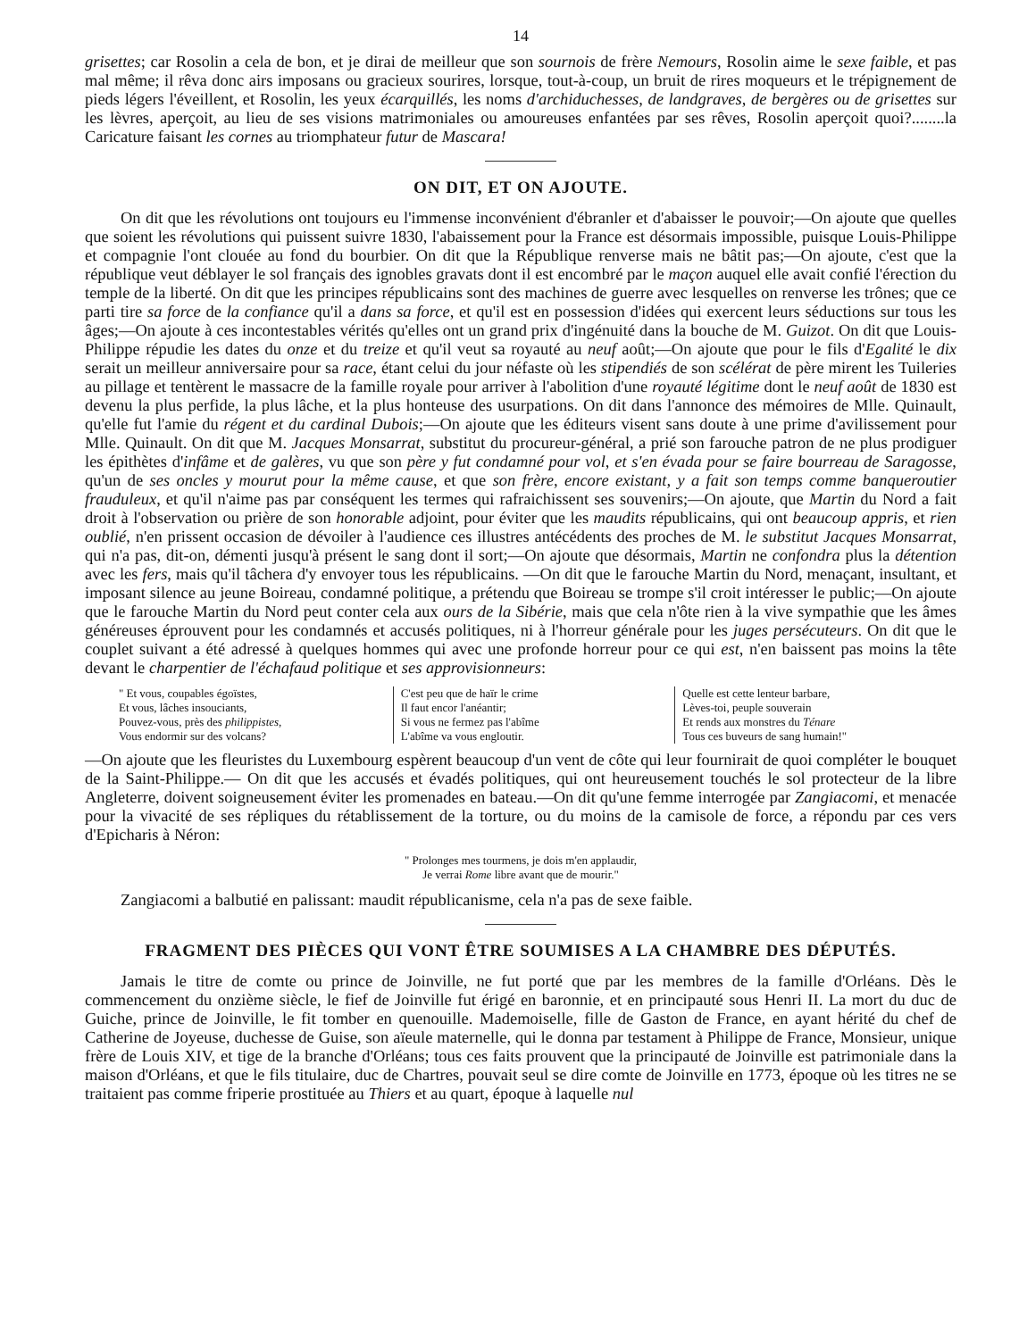14
grisettes; car Rosolin a cela de bon, et je dirai de meilleur que son sournois de frère Nemours, Rosolin aime le sexe faible, et pas mal même; il rêva donc airs imposans ou gracieux sourires, lorsque, tout-à-coup, un bruit de rires moqueurs et le trépignement de pieds légers l'éveillent, et Rosolin, les yeux écarquillés, les noms d'archiduchesses, de landgraves, de bergères ou de grisettes sur les lèvres, aperçoit, au lieu de ses visions matrimoniales ou amoureuses enfantées par ses rêves, Rosolin aperçoit quoi?........la Caricature faisant les cornes au triomphateur futur de Mascara!
ON DIT, ET ON AJOUTE.
On dit que les révolutions ont toujours eu l'immense inconvénient d'ébranler et d'abaisser le pouvoir;—On ajoute que quelles que soient les révolutions qui puissent suivre 1830, l'abaissement pour la France est désormais impossible, puisque Louis-Philippe et compagnie l'ont clouée au fond du bourbier. On dit que la République renverse mais ne bâtit pas;—On ajoute, c'est que la république veut déblayer le sol français des ignobles gravats dont il est encombré par le maçon auquel elle avait confié l'érection du temple de la liberté. On dit que les principes républicains sont des machines de guerre avec lesquelles on renverse les trônes; que ce parti tire sa force de la confiance qu'il a dans sa force, et qu'il est en possession d'idées qui exercent leurs séductions sur tous les âges;—On ajoute à ces incontestables vérités qu'elles ont un grand prix d'ingénuité dans la bouche de M. Guizot. On dit que Louis-Philippe répudie les dates du onze et du treize et qu'il veut sa royauté au neuf août;—On ajoute que pour le fils d'Egalité le dix serait un meilleur anniversaire pour sa race, étant celui du jour néfaste où les stipendiés de son scélérat de père mirent les Tuileries au pillage et tentèrent le massacre de la famille royale pour arriver à l'abolition d'une royauté légitime dont le neuf août de 1830 est devenu la plus perfide, la plus lâche, et la plus honteuse des usurpations. On dit dans l'annonce des mémoires de Mlle. Quinault, qu'elle fut l'amie du régent et du cardinal Dubois;—On ajoute que les éditeurs visent sans doute à une prime d'avilissement pour Mlle. Quinault. On dit que M. Jacques Monsarrat, substitut du procureur-général, a prié son farouche patron de ne plus prodiguer les épithètes d'infâme et de galères, vu que son père y fut condamné pour vol, et s'en évada pour se faire bourreau de Saragosse, qu'un de ses oncles y mourut pour la même cause, et que son frère, encore existant, y a fait son temps comme banqueroutier frauduleux, et qu'il n'aime pas par conséquent les termes qui rafraichissent ses souvenirs;—On ajoute, que Martin du Nord a fait droit à l'observation ou prière de son honorable adjoint, pour éviter que les maudits républicains, qui ont beaucoup appris, et rien oublié, n'en prissent occasion de dévoiler à l'audience ces illustres antécédents des proches de M. le substitut Jacques Monsarrat, qui n'a pas, dit-on, démenti jusqu'à présent le sang dont il sort;—On ajoute que désormais, Martin ne confondra plus la détention avec les fers, mais qu'il tâchera d'y envoyer tous les républicains. —On dit que le farouche Martin du Nord, menaçant, insultant, et imposant silence au jeune Boireau, condamné politique, a prétendu que Boireau se trompe s'il croit intéresser le public;—On ajoute que le farouche Martin du Nord peut conter cela aux ours de la Sibérie, mais que cela n'ôte rien à la vive sympathie que les âmes généreuses éprouvent pour les condamnés et accusés politiques, ni à l'horreur générale pour les juges persécuteurs. On dit que le couplet suivant a été adressé à quelques hommes qui avec une profonde horreur pour ce qui est, n'en baissent pas moins la tête devant le charpentier de l'échafaud politique et ses approvisionneurs:
" Et vous, coupables égoïstes,
Et vous, lâches insouciants,
Pouvez-vous, près des philippistes,
Vous endormir sur des volcans?
C'est peu que de haïr le crime
Il faut encor l'anéantir;
Si vous ne fermez pas l'abîme
L'abîme va vous engloutir.
Quelle est cette lenteur barbare,
Lèves-toi, peuple souverain
Et rends aux monstres du Ténare
Tous ces buveurs de sang humain!"
—On ajoute que les fleuristes du Luxembourg espèrent beaucoup d'un vent de côte qui leur fournirait de quoi compléter le bouquet de la Saint-Philippe.— On dit que les accusés et évadés politiques, qui ont heureusement touchés le sol protecteur de la libre Angleterre, doivent soigneusement éviter les promenades en bateau.—On dit qu'une femme interrogée par Zangiacomi, et menacée pour la vivacité de ses répliques du rétablissement de la torture, ou du moins de la camisole de force, a répondu par ces vers d'Epicharis à Néron:
" Prolonges mes tourmens, je dois m'en applaudir,
Je verrai Rome libre avant que de mourir."
Zangiacomi a balbutié en palissant: maudit républicanisme, cela n'a pas de sexe faible.
FRAGMENT DES PIÈCES QUI VONT ÊTRE SOUMISES A LA CHAMBRE DES DÉPUTÉS.
Jamais le titre de comte ou prince de Joinville, ne fut porté que par les membres de la famille d'Orléans. Dès le commencement du onzième siècle, le fief de Joinville fut érigé en baronnie, et en principauté sous Henri II. La mort du duc de Guiche, prince de Joinville, le fit tomber en quenouille. Mademoiselle, fille de Gaston de France, en ayant hérité du chef de Catherine de Joyeuse, duchesse de Guise, son aïeule maternelle, qui le donna par testament à Philippe de France, Monsieur, unique frère de Louis XIV, et tige de la branche d'Orléans; tous ces faits prouvent que la principauté de Joinville est patrimoniale dans la maison d'Orléans, et que le fils titulaire, duc de Chartres, pouvait seul se dire comte de Joinville en 1773, époque où les titres ne se traitaient pas comme friperie prostituée au Thiers et au quart, époque à laquelle nul